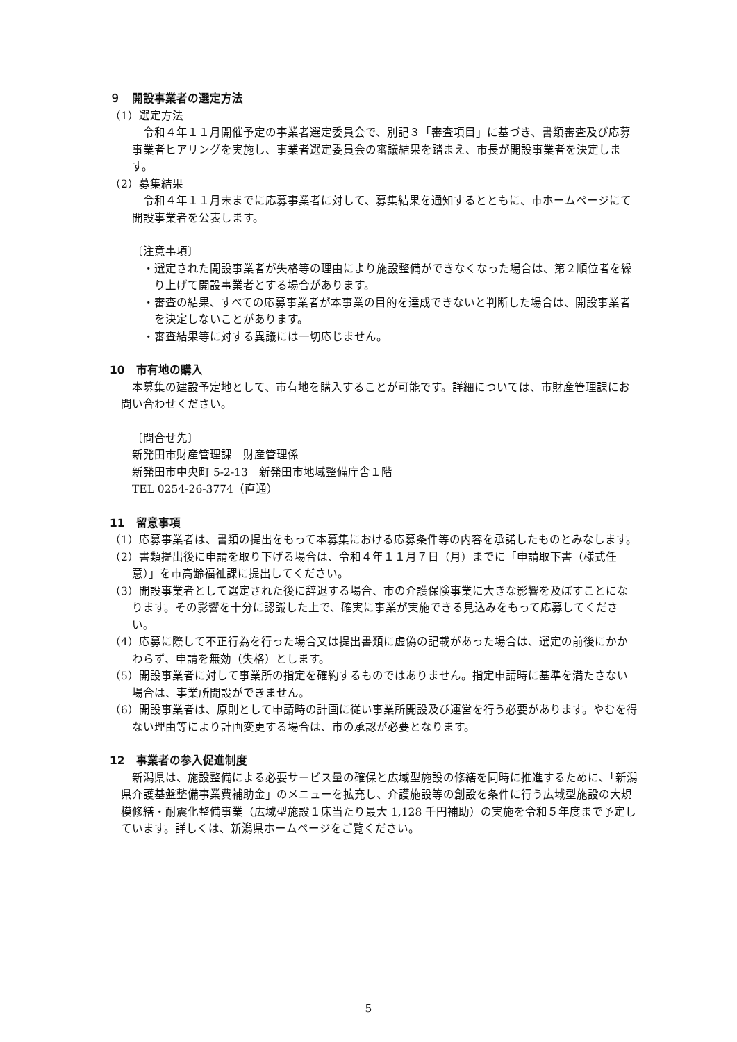９　開設事業者の選定方法
（1）選定方法
令和４年１１月開催予定の事業者選定委員会で、別記３「審査項目」に基づき、書類審査及び応募事業者ヒアリングを実施し、事業者選定委員会の審議結果を踏まえ、市長が開設事業者を決定します。
（2）募集結果
令和４年１１月末までに応募事業者に対して、募集結果を通知するとともに、市ホームページにて開設事業者を公表します。
〔注意事項〕
・選定された開設事業者が失格等の理由により施設整備ができなくなった場合は、第２順位者を繰り上げて開設事業者とする場合があります。
・審査の結果、すべての応募事業者が本事業の目的を達成できないと判断した場合は、開設事業者を決定しないことがあります。
・審査結果等に対する異議には一切応じません。
10　市有地の購入
本募集の建設予定地として、市有地を購入することが可能です。詳細については、市財産管理課にお問い合わせください。
〔問合せ先〕
新発田市財産管理課　財産管理係
新発田市中央町 5-2-13　新発田市地域整備庁舎１階
TEL 0254-26-3774（直通）
11　留意事項
（1）応募事業者は、書類の提出をもって本募集における応募条件等の内容を承諾したものとみなします。
（2）書類提出後に申請を取り下げる場合は、令和４年１１月７日（月）までに「申請取下書（様式任意）」を市高齢福祉課に提出してください。
（3）開設事業者として選定された後に辞退する場合、市の介護保険事業に大きな影響を及ぼすことになります。その影響を十分に認識した上で、確実に事業が実施できる見込みをもって応募してください。
（4）応募に際して不正行為を行った場合又は提出書類に虚偽の記載があった場合は、選定の前後にかかわらず、申請を無効（失格）とします。
（5）開設事業者に対して事業所の指定を確約するものではありません。指定申請時に基準を満たさない場合は、事業所開設ができません。
（6）開設事業者は、原則として申請時の計画に従い事業所開設及び運営を行う必要があります。やむを得ない理由等により計画変更する場合は、市の承認が必要となります。
12　事業者の参入促進制度
新潟県は、施設整備による必要サービス量の確保と広域型施設の修繕を同時に推進するために、「新潟県介護基盤整備事業費補助金」のメニューを拡充し、介護施設等の創設を条件に行う広域型施設の大規模修繕・耐震化整備事業（広域型施設１床当たり最大 1,128 千円補助）の実施を令和５年度まで予定しています。詳しくは、新潟県ホームページをご覧ください。
5